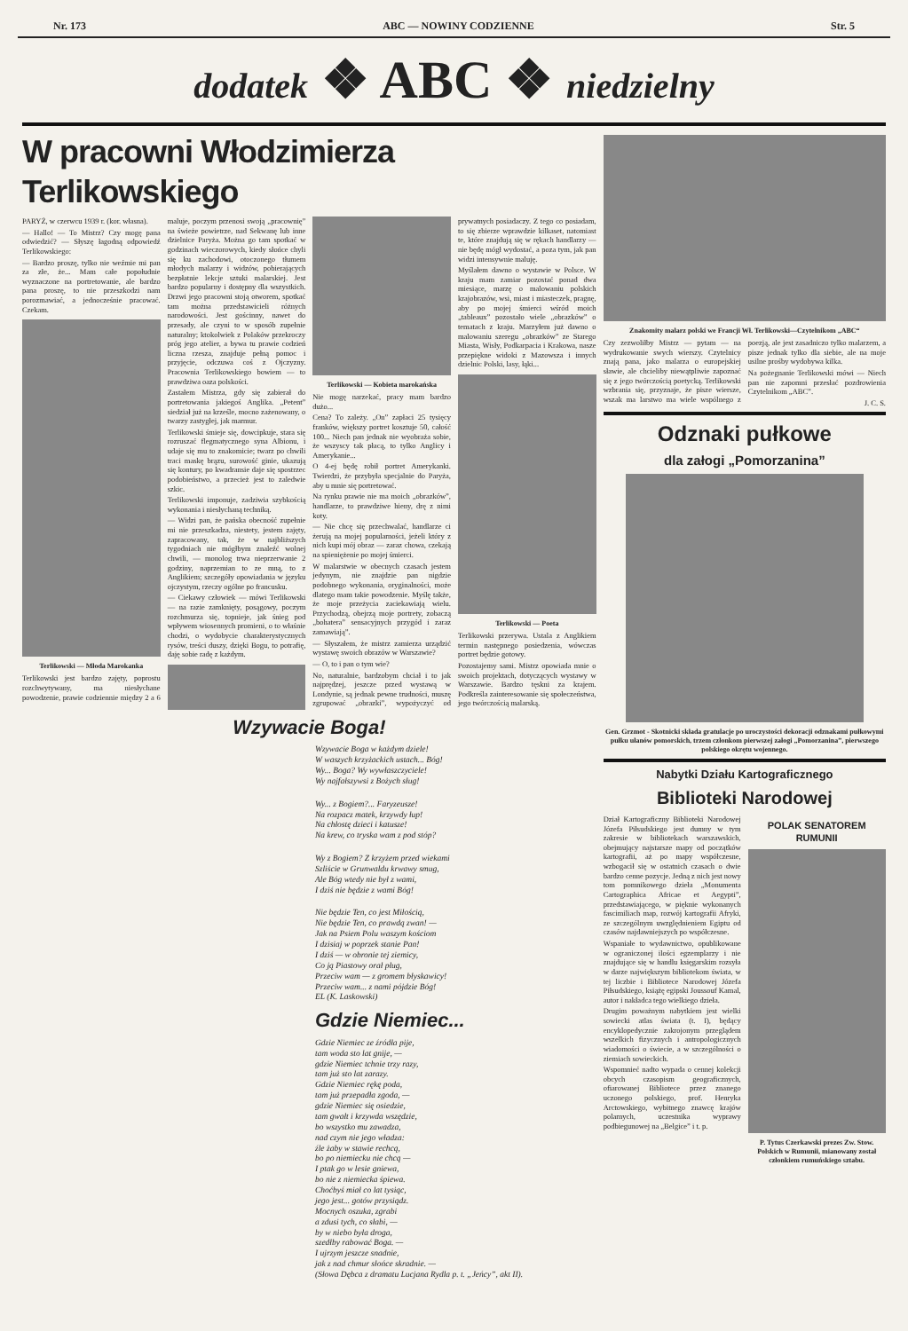Nr. 173 ABC — NOWINY CODZIENNE Str. 5
dodatek ❖ ABC ❖ niedzielny
W pracowni Włodzimierza Terlikowskiego
PARYŻ, w czerwcu 1939 r. (kor. własna).
— Hallo! — To Mistrz? Czy mogę pana odwiedzić? — Słyszę łagodną odpowiedź Terlikowskiego:
— Bardzo proszę, tylko nie weźmie mi pan za złe, że... Mam całe popołudnie wyznaczone na portretowanie, ale bardzo pana proszę, to nie przeszkodzi nam porozmawiać, a jednocześnie pracować. Czekam.
Terlikowski — Młoda Marokanka
Terlikowski jest bardzo zajęty, poprostu rozchwytywany, ma niesłychane powodzenie, prawie codziennie między 2 a 6 maluje, poczym przenosi swoją „pracownię” na świeże powietrze, nad Sekwanę lub inne dzielnice Paryża. Można go tam spotkać w godzinach wieczorowych, kiedy słońce chyli się ku zachodowi, otoczonego tłumem młodych malarzy i widzów, pobierających bezpłatnie lekcje sztuki malarskiej. Jest bardzo popularny i dostępny dla wszystkich. Drzwi jego pracowni stoją otworem, spotkać tam można przedstawicieli różnych narodowości. Jest gościnny, nawet do przesady, ale czyni to w sposób zupełnie naturalny; ktokolwiek z Polaków przekroczy próg jego atelier, a bywa tu prawie codzień liczna rzesza, znajduje pełną pomoc i przyjęcie, odczuwa coś z Ojczyzny. Pracownia Terlikowskiego bowiem — to prawdziwa oaza polskości.
Zastałem Mistrza, gdy się zabierał do portretowania jakiegoś Anglika. „Petent” siedział już na krześle, mocno zażenowany, o twarzy zastygłej, jak marmur.
Terlikowski śmieje się, dowcipkuje, stara się rozruszać flegmatycznego syna Albionu, i udaje się mu to znakomicie; twarz po chwili traci maskę brązu, surowość ginie, ukazują się kontury, po kwadransie daje się spostrzec podobieństwo, a przecież jest to zaledwie szkic.
Terlikowski imponuje, zadziwia szybkością wykonania i niesłychaną techniką.
— Widzi pan, że pańska obecność zupełnie mi nie przeszkadza, niestety, jestem zajęty, zapracowany, tak, że w najbliższych tygodniach nie mógłbym znaleźć wolnej chwili, — monolog trwa nieprzerwanie 2 godziny, naprzemian to ze mną, to z Anglikiem; szczegóły opowiadania w języku ojczystym, rzeczy ogólne po francusku.
— Ciekawy człowiek — mówi Terlikowski — na razie zamknięty, posągowy, poczym rozchmurza się, topnieje, jak śnieg pod wpływem wiosennych promieni, o to właśnie chodzi, o wydobycie charakterystycznych rysów, treści duszy, dzięki Bogu, to potrafię, daję sobie radę z każdym.
Terlikowski — Kobieta marokańska
Nie mogę narzekać, pracy mam bardzo dużo...
Cena? To zależy. „On” zapłaci 25 tysięcy franków, większy portret kosztuje 50, całość 100... Niech pan jednak nie wyobraża sobie, że wszyscy tak płacą, to tylko Anglicy i Amerykanie...
O 4-ej będę robił portret Amerykanki. Twierdzi, że przybyła specjalnie do Paryża, aby u mnie się portretować.
Na rynku prawie nie ma moich „obrazków”, handlarze, to prawdziwe hieny, drę z nimi koty.
— Nie chcę się przechwalać, handlarze ci żerują na mojej popularności, jeżeli który z nich kupi mój obraz — zaraz chowa, czekają na spieniężenie po mojej śmierci.
W malarstwie w obecnych czasach jestem jedynym, nie znajdzie pan nigdzie podobnego wykonania, oryginalności, może dlatego mam takie powodzenie. Myślę także, że moje przeżycia zaciekawiają wielu. Przychodzą, obejrzą moje portrety, zobaczą „bohatera” sensacyjnych przygód i zaraz zamawiają”.
— Słyszałem, że mistrz zamierza urządzić wystawę swoich obrazów w Warszawie?
— O, to i pan o tym wie?
No, naturalnie, bardzobym chciał i to jak najprędzej, jeszcze przed wystawą w Londynie, są jednak pewne trudności, muszę zgrupować „obrazki”, wypożyczyć od prywatnych posiadaczy. Z tego co posiadam, to się zbierze wprawdzie kilkaset, natomiast te, które znajdują się w rękach handlarzy — nie będę mógł wydostać, a poza tym, jak pan widzi intensywnie maluję.
Myślałem dawno o wystawie w Polsce. W kraju mam zamiar pozostać ponad dwa miesiące, marzę o malowaniu polskich krajobrazów, wsi, miast i miasteczek, pragnę, aby po mojej śmierci wśród moich „tableaux” pozostało wiele „obrazków” o tematach z kraju. Marzyłem już dawno o malowaniu szeregu „obrazków” ze Starego Miasta, Wisły, Podkarpacia i Krakowa, nasze przepiękne widoki z Mazowsza i innych dzielnic Polski, lasy, łąki...
Terlikowski — Poeta
Terlikowski przerywa. Ustala z Anglikiem termin następnego posiedzenia, wówczas portret będzie gotowy.
Pozostajemy sami. Mistrz opowiada mnie o swoich projektach, dotyczących wystawy w Warszawie. Bardzo tęskni za krajem. Podkreśla zainteresowanie się społeczeństwa, jego twórczością malarską.
Wzywacie Boga!
Wzywacie Boga w każdym dziele!
W waszych krzyżackich ustach... Bóg!
Wy... Boga? Wy wywłaszczyciele!
Wy najfałszywsi z Bożych sług!
Wy... z Bogiem?... Faryzeusze!
Na rozpacz matek, krzywdy łup!
Na chłostę dzieci i katusze!
Na krew, co tryska wam z pod stóp?
Wy z Bogiem? Z krzyżem przed wiekami
Szliście w Grunwaldu krwawy smug,
Ale Bóg wtedy nie był z wami,
I dziś nie będzie z wami Bóg!
Nie będzie Ten, co jest Miłością,
Nie będzie Ten, co prawdą zwan! —
Jak na Psiem Polu waszym kościom
I dzisiaj w poprzek stanie Pan!
I dziś — w obronie tej ziemicy,
Co ją Piastowy orał pług,
Przeciw wam — z gromem błyskawicy!
Przeciw wam... z nami pójdzie Bóg!
EL (K. Laskowski)
Gdzie Niemiec...
Gdzie Niemiec ze źródła pije,
tam woda sto lat gnije, —
gdzie Niemiec tchnie trzy razy,
tam już sto lat zarazy.
Gdzie Niemiec rękę poda,
tam już przepadła zgoda, —
gdzie Niemiec się osiedzie,
tam gwałt i krzywda wszędzie,
bo wszystko mu zawadza,
nad czym nie jego władza:
źle żaby w stawie rechcą,
bo po niemiecku nie chcą —
I ptak go w lesie gniewa,
bo nie z niemiecka śpiewa.
Choćbyś miał co lat tysiąc,
jego jest... gotów przysiądz.
Mocnych oszuka, zgrabi
a zdusi tych, co słabi, —
by w niebo była droga,
szedłby rabować Boga. —
I ujrzym jeszcze snadnie,
jak z nad chmur słońce skradnie. —
(Słowa Dębca z dramatu Lucjana Rydla p. t. „Jeńcy”, akt II).
Znakomity malarz polski we Francji Wł. Terlikowski—Czytelnikom „ABC“
Czy zezwoliłby Mistrz — pytam — na wydrukowanie swych wierszy. Czytelnicy znają pana, jako malarza o europejskiej sławie, ale chcieliby niewątpliwie zapoznać się z jego twórczością poetycką. Terlikowski wzbrania się, przyznaje, że pisze wiersze, wszak ma larstwo ma wiele wspólnego z poezją, ale jest zasadniczo tylko malarzem, a pisze jednak tylko dla siebie, ale na moje usilne prośby wydobywa kilka.
Na pożegnanie Terlikowski mówi — Niech pan nie zapomni przesłać pozdrowienia Czytelnikom „ABC”.
J. C. S.
Odznaki pułkowe
dla załogi „Pomorzanina”
Gen. Grzmot - Skotnicki składa gratulacje po uroczystości dekoracji odznakami pułkowymi pułku ułanów pomorskich, trzem członkom pierwszej załogi „Pomorzanina”, pierwszego polskiego okrętu wojennego.
Nabytki Działu Kartograficznego
Biblioteki Narodowej
Dział Kartograficzny Biblioteki Narodowej Józefa Piłsudskiego jest dumny w tym zakresie w bibliotekach warszawskich, obejmujący najstarsze mapy od początków kartografii, aż po mapy współczesne, wzbogacił się w ostatnich czasach o dwie bardzo cenne pozycje. Jedną z nich jest nowy tom pomnikowego dzieła „Monumenta Cartographica Africae et Aegypti”, przedstawiającego, w pięknie wykonanych fascimiliach map, rozwój kartografii Afryki, ze szczególnym uwzględnieniem Egiptu od czasów najdawniejszych po współczesne.
Wspaniałe to wydawnictwo, opublikowane w ograniczonej ilości egzemplarzy i nie znajdujące się w handlu księgarskim rozsyła w darze największym bibliotekom świata, w tej liczbie i Bibliotece Narodowej Józefa Piłsudskiego, książę egipski Joussouf Kamal, autor i nakładca tego wielkiego dzieła.
Drugim poważnym nabytkiem jest wielki sowiecki atlas świata (t. I), będący encyklopedycznie zakrojonym przeglądem wszelkich fizycznych i antropologicznych wiadomości o świecie, a w szczególności o ziemiach sowieckich.
Wspomnieć nadto wypada o cennej kolekcji obcych czasopism geograficznych, ofiarowanej Bibliotece przez znanego uczonego polskiego, prof. Henryka Arctowskiego, wybitnego znawcę krajów polarnych, uczestnika wyprawy podbiegunowej na „Belgice” i t. p.
POLAK SENATOREM RUMUNII
P. Tytus Czerkawski prezes Zw. Stow. Polskich w Rumunii, mianowany został członkiem rumuńskiego sztabu.